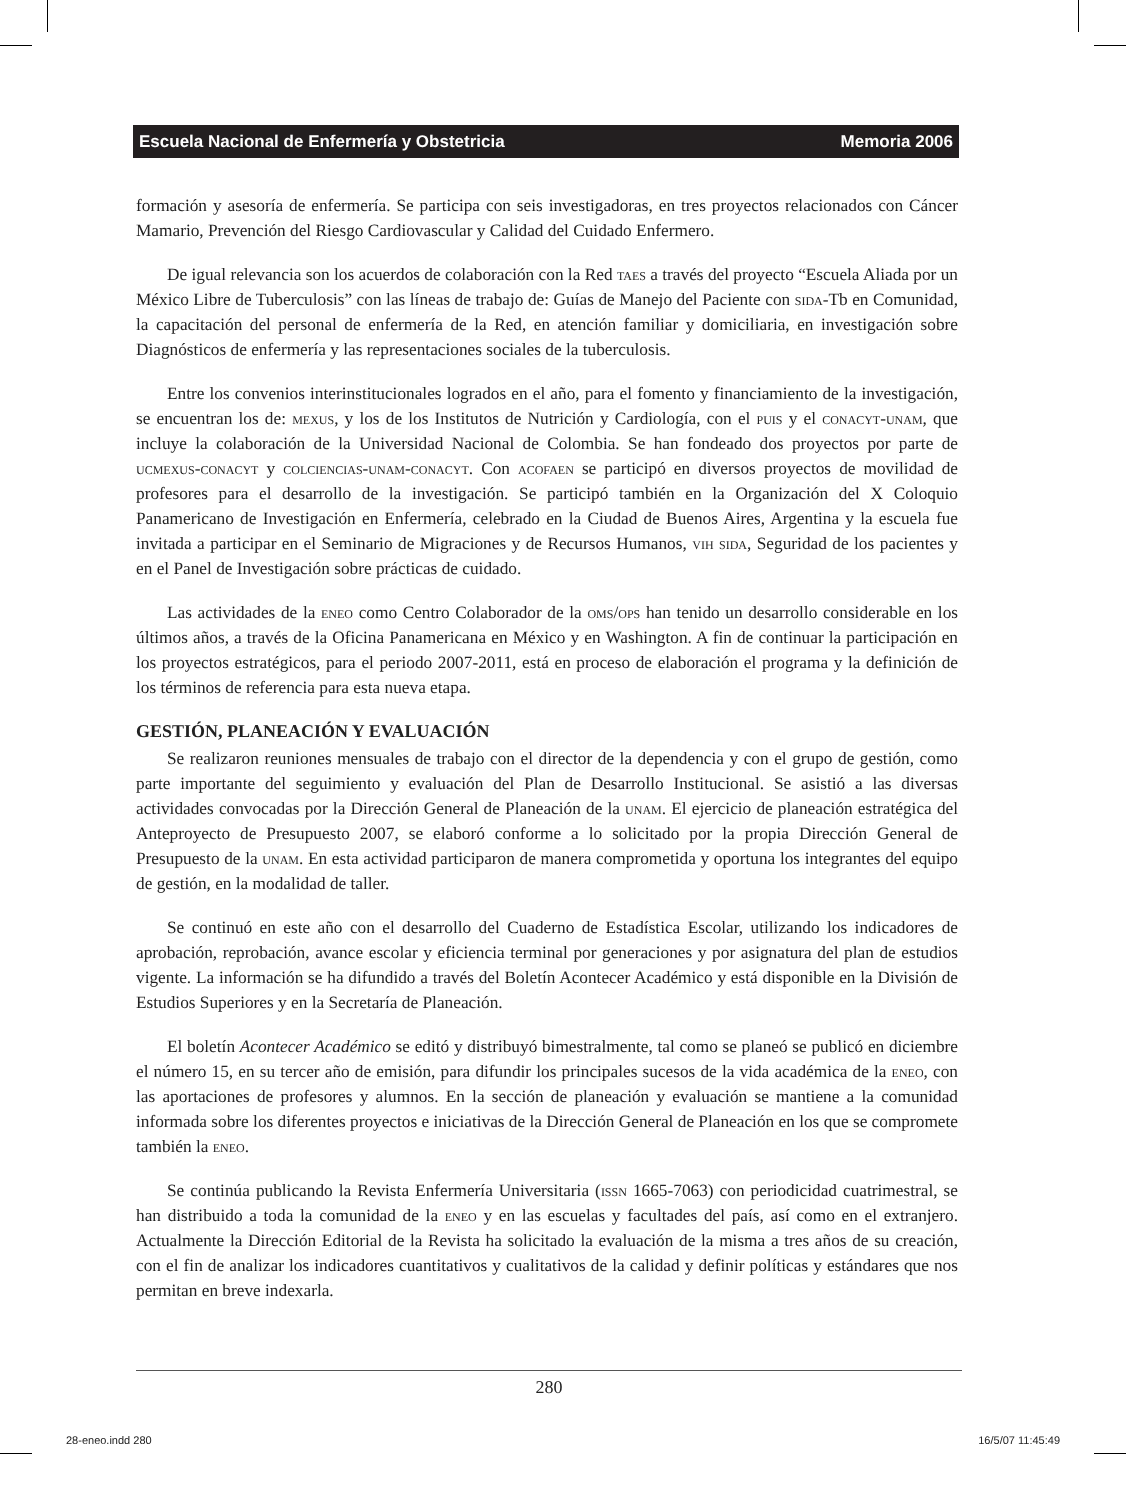Escuela Nacional de Enfermería y Obstetricia Memoria 2006
formación y asesoría de enfermería. Se participa con seis investigadoras, en tres proyectos relacionados con Cáncer Mamario, Prevención del Riesgo Cardiovascular y Calidad del Cuidado Enfermero.
De igual relevancia son los acuerdos de colaboración con la Red taes a través del proyecto “Escuela Aliada por un México Libre de Tuberculosis” con las líneas de trabajo de: Guías de Manejo del Paciente con sida-Tb en Comunidad, la capacitación del personal de enfermería de la Red, en atención familiar y domiciliaria, en investigación sobre Diagnósticos de enfermería y las representaciones sociales de la tuberculosis.
Entre los convenios interinstitucionales logrados en el año, para el fomento y financiamiento de la investigación, se encuentran los de: mexus, y los de los Institutos de Nutrición y Cardiología, con el puis y el conacyt-unam, que incluye la colaboración de la Universidad Nacional de Colombia. Se han fondeado dos proyectos por parte de ucmexus-conacyt y colciencias-unam-conacyt. Con acofaen se participó en diversos proyectos de movilidad de profesores para el desarrollo de la investigación. Se participó también en la Organización del X Coloquio Panamericano de Investigación en Enfermería, celebrado en la Ciudad de Buenos Aires, Argentina y la escuela fue invitada a participar en el Seminario de Migraciones y de Recursos Humanos, vih sida, Seguridad de los pacientes y en el Panel de Investigación sobre prácticas de cuidado.
Las actividades de la eneo como Centro Colaborador de la oms/ops han tenido un desarrollo considerable en los últimos años, a través de la Oficina Panamericana en México y en Washington. A fin de continuar la participación en los proyectos estratégicos, para el periodo 2007-2011, está en proceso de elaboración el programa y la definición de los términos de referencia para esta nueva etapa.
GESTIÓN, PLANEACIÓN Y EVALUACIÓN
Se realizaron reuniones mensuales de trabajo con el director de la dependencia y con el grupo de gestión, como parte importante del seguimiento y evaluación del Plan de Desarrollo Institucional. Se asistió a las diversas actividades convocadas por la Dirección General de Planeación de la unam. El ejercicio de planeación estratégica del Anteproyecto de Presupuesto 2007, se elaboró conforme a lo solicitado por la propia Dirección General de Presupuesto de la unam. En esta actividad participaron de manera comprometida y oportuna los integrantes del equipo de gestión, en la modalidad de taller.
Se continuó en este año con el desarrollo del Cuaderno de Estadística Escolar, utilizando los indicadores de aprobación, reprobación, avance escolar y eficiencia terminal por generaciones y por asignatura del plan de estudios vigente. La información se ha difundido a través del Boletín Acontecer Académico y está disponible en la División de Estudios Superiores y en la Secretaría de Planeación.
El boletín Acontecer Académico se editó y distribuyó bimestralmente, tal como se planeó se publicó en diciembre el número 15, en su tercer año de emisión, para difundir los principales sucesos de la vida académica de la eneo, con las aportaciones de profesores y alumnos. En la sección de planeación y evaluación se mantiene a la comunidad informada sobre los diferentes proyectos e iniciativas de la Dirección General de Planeación en los que se compromete también la eneo.
Se continúa publicando la Revista Enfermería Universitaria (issn 1665-7063) con periodicidad cuatrimestral, se han distribuido a toda la comunidad de la eneo y en las escuelas y facultades del país, así como en el extranjero. Actualmente la Dirección Editorial de la Revista ha solicitado la evaluación de la misma a tres años de su creación, con el fin de analizar los indicadores cuantitativos y cualitativos de la calidad y definir políticas y estándares que nos permitan en breve indexarla.
280
28-eneo.indd 280 16/5/07 11:45:49